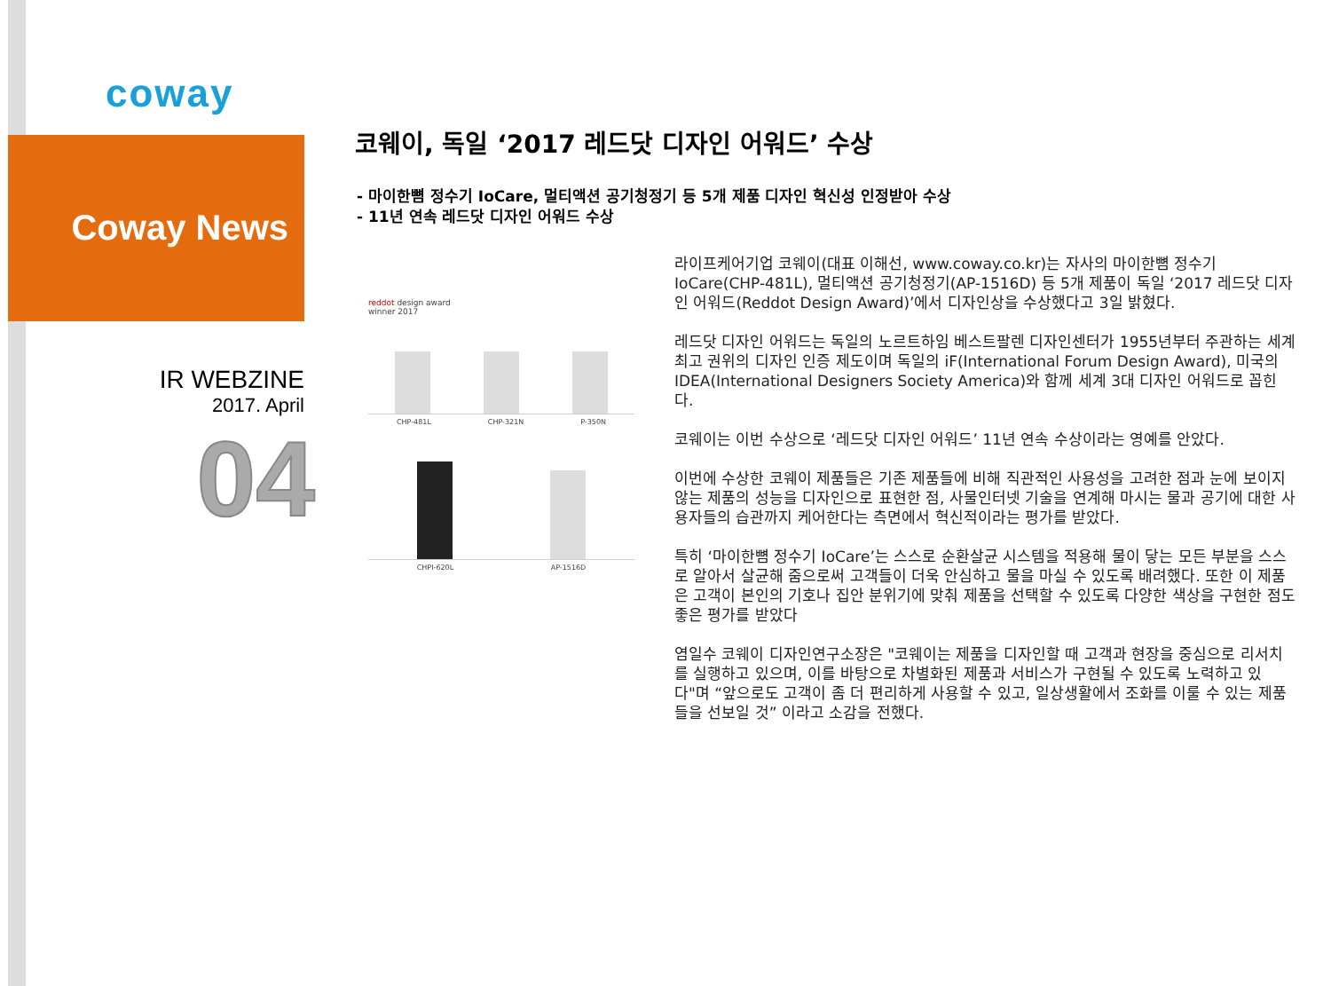coway
Coway News
IR WEBZINE
2017. April
04
코웨이, 독일 ‘2017 레드닷 디자인 어워드’ 수상
- 마이한뼘 정수기 IoCare, 멀티액션 공기청정기 등 5개 제품 디자인 혁신성 인정받아 수상
- 11년 연속 레드닷 디자인 어워드 수상
reddot design award
winner 2017
CHP-481L CHP-321N P-350N
CHPI-620L AP-1516D
라이프케어기업 코웨이(대표 이해선, www.coway.co.kr)는 자사의 마이한뼘 정수기 IoCare(CHP-481L), 멀티액션 공기청정기(AP-1516D) 등 5개 제품이 독일 ‘2017 레드닷 디자인 어워드(Reddot Design Award)’에서 디자인상을 수상했다고 3일 밝혔다.
레드닷 디자인 어워드는 독일의 노르트하임 베스트팔렌 디자인센터가 1955년부터 주관하는 세계 최고 권위의 디자인 인증 제도이며 독일의 iF(International Forum Design Award), 미국의 IDEA(International Designers Society America)와 함께 세계 3대 디자인 어워드로 꼽힌다.
코웨이는 이번 수상으로 ‘레드닷 디자인 어워드’ 11년 연속 수상이라는 영예를 안았다.
이번에 수상한 코웨이 제품들은 기존 제품들에 비해 직관적인 사용성을 고려한 점과 눈에 보이지 않는 제품의 성능을 디자인으로 표현한 점, 사물인터넷 기술을 연계해 마시는 물과 공기에 대한 사용자들의 습관까지 케어한다는 측면에서 혁신적이라는 평가를 받았다.
특히 ‘마이한뼘 정수기 IoCare’는 스스로 순환살균 시스템을 적용해 물이 닿는 모든 부분을 스스로 알아서 살균해 줌으로써 고객들이 더욱 안심하고 물을 마실 수 있도록 배려했다. 또한 이 제품은 고객이 본인의 기호나 집안 분위기에 맞춰 제품을 선택할 수 있도록 다양한 색상을 구현한 점도 좋은 평가를 받았다
염일수 코웨이 디자인연구소장은 "코웨이는 제품을 디자인할 때 고객과 현장을 중심으로 리서치를 실행하고 있으며, 이를 바탕으로 차별화된 제품과 서비스가 구현될 수 있도록 노력하고 있다"며 “앞으로도 고객이 좀 더 편리하게 사용할 수 있고, 일상생활에서 조화를 이룰 수 있는 제품들을 선보일 것” 이라고 소감을 전했다.